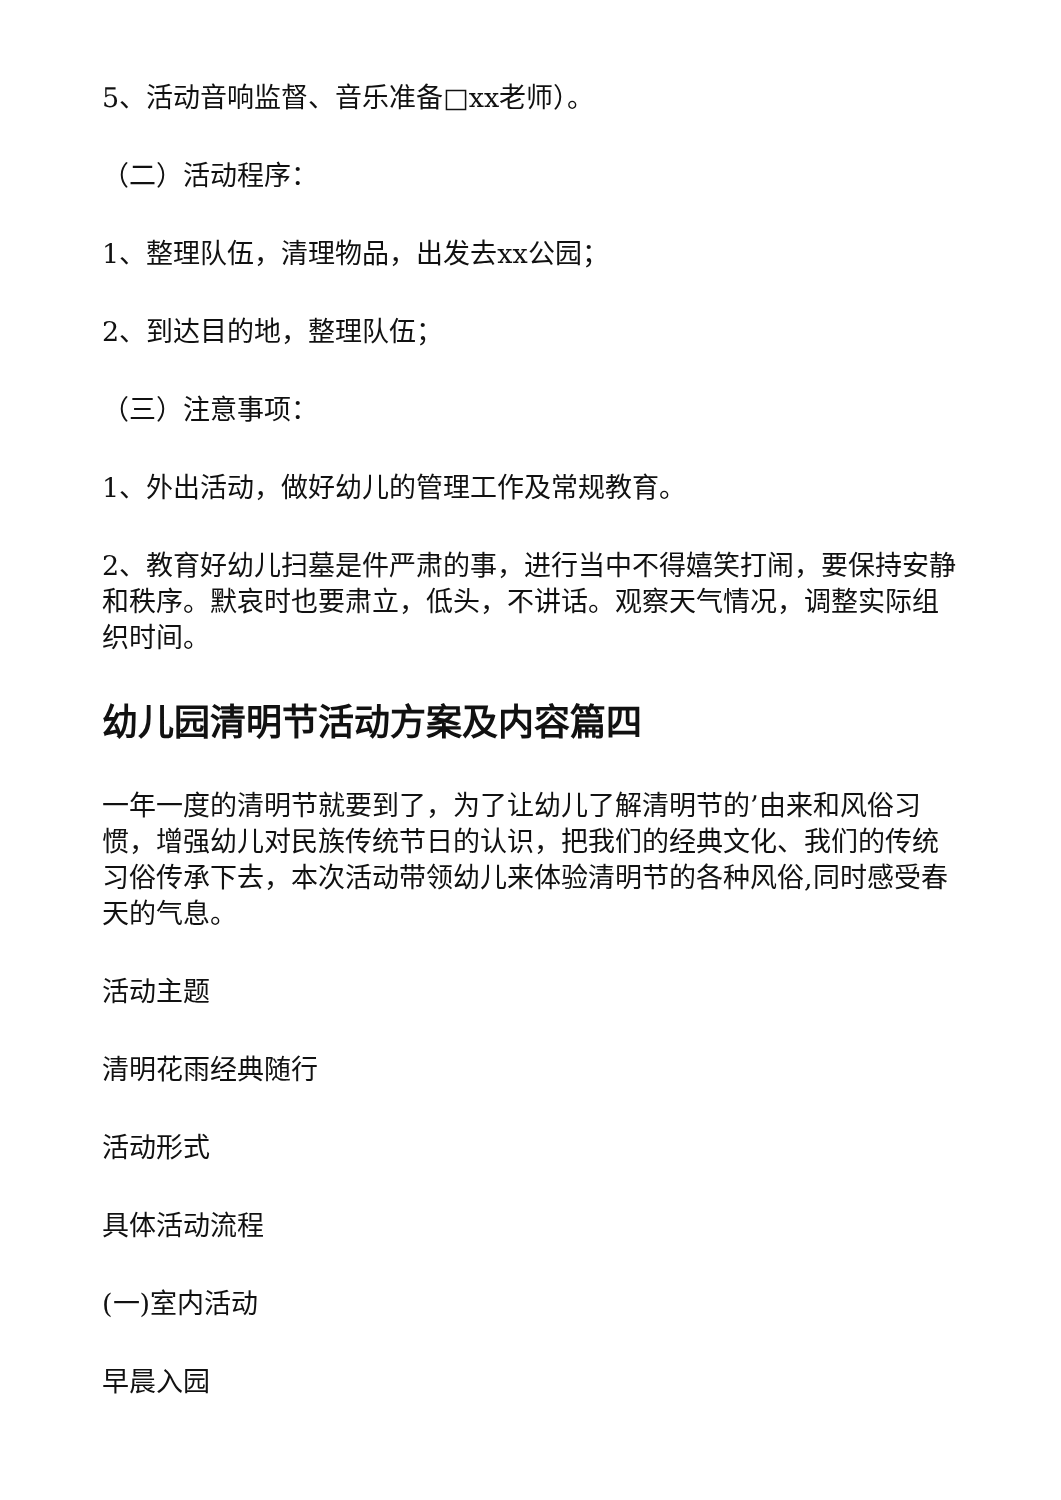5、活动音响监督、音乐准备□xx老师）。
（二）活动程序：
1、整理队伍，清理物品，出发去xx公园；
2、到达目的地，整理队伍；
（三）注意事项：
1、外出活动，做好幼儿的管理工作及常规教育。
2、教育好幼儿扫墓是件严肃的事，进行当中不得嬉笑打闹，要保持安静和秩序。默哀时也要肃立，低头，不讲话。观察天气情况，调整实际组织时间。
幼儿园清明节活动方案及内容篇四
一年一度的清明节就要到了，为了让幼儿了解清明节的’由来和风俗习惯，增强幼儿对民族传统节日的认识，把我们的经典文化、我们的传统习俗传承下去，本次活动带领幼儿来体验清明节的各种风俗,同时感受春天的气息。
活动主题
清明花雨经典随行
活动形式
具体活动流程
(一)室内活动
早晨入园